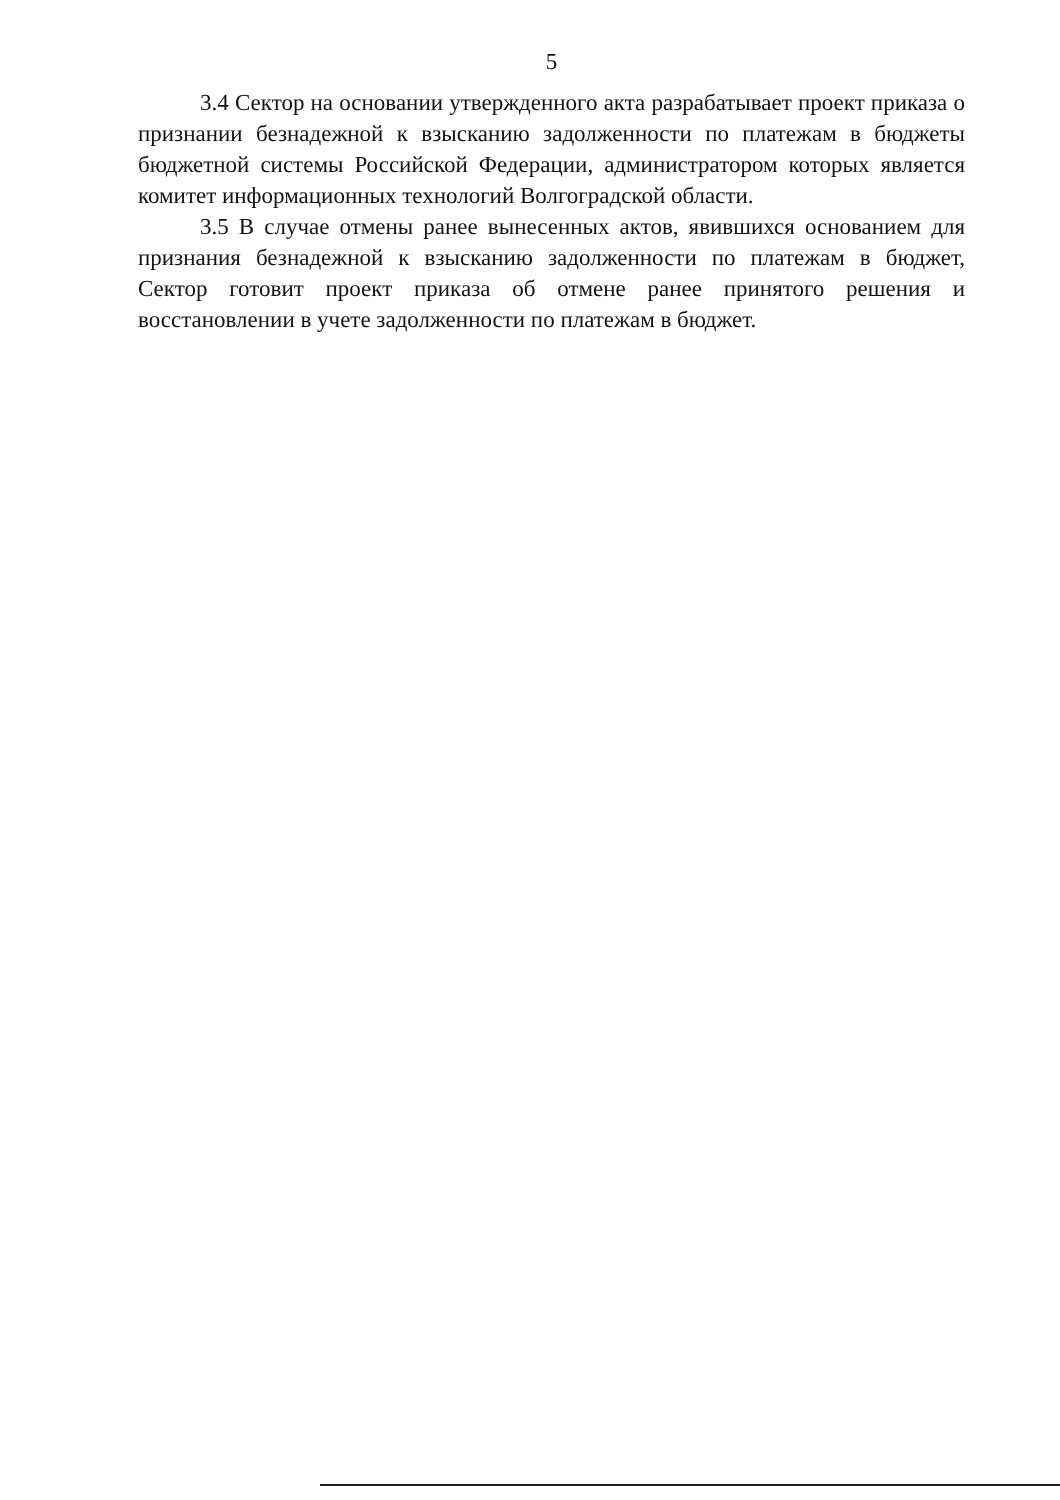5
3.4 Сектор на основании утвержденного акта разрабатывает проект приказа о признании безнадежной к взысканию задолженности по платежам в бюджеты бюджетной системы Российской Федерации, администратором которых является комитет информационных технологий Волгоградской области.
3.5 В случае отмены ранее вынесенных актов, явившихся основанием для признания безнадежной к взысканию задолженности по платежам в бюджет, Сектор готовит проект приказа об отмене ранее принятого решения и восстановлении в учете задолженности по платежам в бюджет.